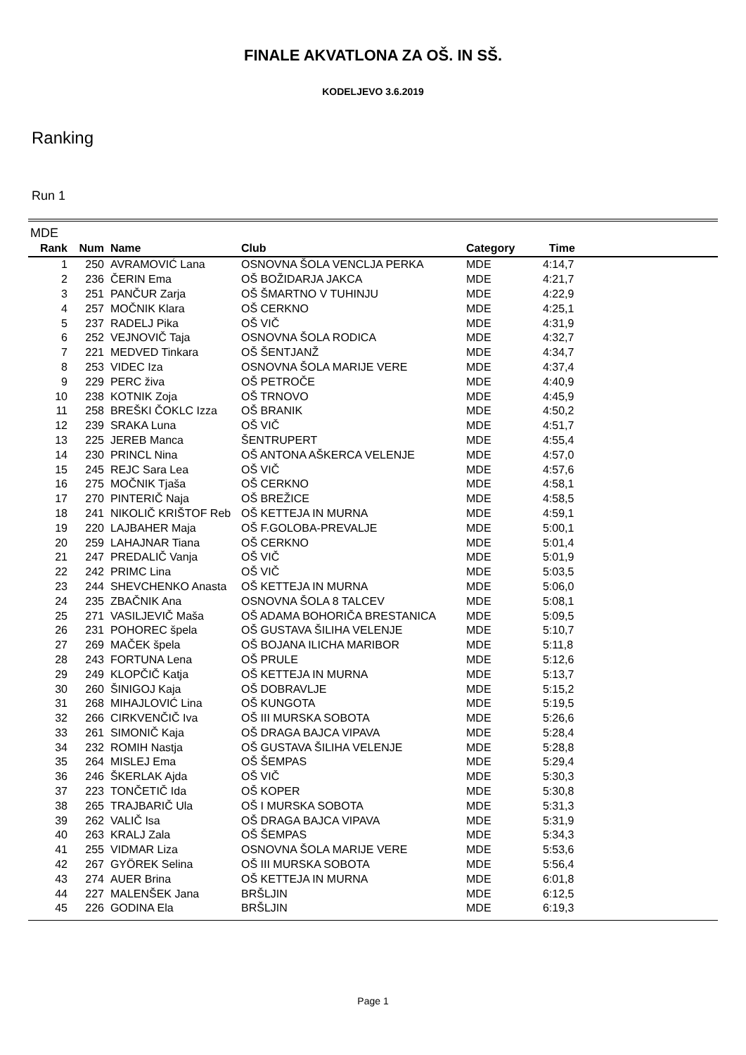FINALE AKVATLONA ZA OŠ. IN SŠ.
KODELJEVO 3.6.2019
Ranking
Run 1
MDE
| Rank | Num | Name | Club | Category | Time | |
| --- | --- | --- | --- | --- | --- | --- |
| 1 | 250 | AVRAMOVIĆ Lana | OSNOVNA ŠOLA VENCLJA PERKA | MDE | 4:14,7 | |
| 2 | 236 | ČERIN Ema | OŠ BOŽIDARJA JAKCA | MDE | 4:21,7 | |
| 3 | 251 | PANČUR Zarja | OŠ ŠMARTNO V TUHINJU | MDE | 4:22,9 | |
| 4 | 257 | MOČNIK Klara | OŠ CERKNO | MDE | 4:25,1 | |
| 5 | 237 | RADELJ Pika | OŠ VIČ | MDE | 4:31,9 | |
| 6 | 252 | VEJNOVIČ Taja | OSNOVNA ŠOLA RODICA | MDE | 4:32,7 | |
| 7 | 221 | MEDVED Tinkara | OŠ ŠENTJANŽ | MDE | 4:34,7 | |
| 8 | 253 | VIDEC Iza | OSNOVNA ŠOLA MARIJE VERE | MDE | 4:37,4 | |
| 9 | 229 | PERC živa | OŠ PETROČE | MDE | 4:40,9 | |
| 10 | 238 | KOTNIK Zoja | OŠ TRNOVO | MDE | 4:45,9 | |
| 11 | 258 | BREŠKI ČOKLC Izza | OŠ BRANIK | MDE | 4:50,2 | |
| 12 | 239 | SRAKA Luna | OŠ VIČ | MDE | 4:51,7 | |
| 13 | 225 | JEREB Manca | ŠENTRUPERT | MDE | 4:55,4 | |
| 14 | 230 | PRINCL Nina | OŠ ANTONA AŠKERCA VELENJE | MDE | 4:57,0 | |
| 15 | 245 | REJC Sara Lea | OŠ VIČ | MDE | 4:57,6 | |
| 16 | 275 | MOČNIK Tjaša | OŠ CERKNO | MDE | 4:58,1 | |
| 17 | 270 | PINTERIČ Naja | OŠ BREŽICE | MDE | 4:58,5 | |
| 18 | 241 | NIKOLIČ KRIŠTOF Reb | OŠ KETTEJA IN MURNA | MDE | 4:59,1 | |
| 19 | 220 | LAJBAHER Maja | OŠ F.GOLOBA-PREVALJE | MDE | 5:00,1 | |
| 20 | 259 | LAHAJNAR Tiana | OŠ CERKNO | MDE | 5:01,4 | |
| 21 | 247 | PREDALIČ Vanja | OŠ VIČ | MDE | 5:01,9 | |
| 22 | 242 | PRIMC Lina | OŠ VIČ | MDE | 5:03,5 | |
| 23 | 244 | SHEVCHENKO Anasta | OŠ KETTEJA IN MURNA | MDE | 5:06,0 | |
| 24 | 235 | ZBAČNIK Ana | OSNOVNA ŠOLA 8 TALCEV | MDE | 5:08,1 | |
| 25 | 271 | VASILJEVIČ Maša | OŠ ADAMA BOHORIČA BRESTANICA | MDE | 5:09,5 | |
| 26 | 231 | POHOREC špela | OŠ GUSTAVA ŠILIHA VELENJE | MDE | 5:10,7 | |
| 27 | 269 | MAČEK špela | OŠ BOJANA ILICHA MARIBOR | MDE | 5:11,8 | |
| 28 | 243 | FORTUNA Lena | OŠ PRULE | MDE | 5:12,6 | |
| 29 | 249 | KLOPČIČ Katja | OŠ KETTEJA IN MURNA | MDE | 5:13,7 | |
| 30 | 260 | ŠINIGOJ Kaja | OŠ DOBRAVLJE | MDE | 5:15,2 | |
| 31 | 268 | MIHAJLOVIĆ Lina | OŠ KUNGOTA | MDE | 5:19,5 | |
| 32 | 266 | CIRKVENČIČ Iva | OŠ III MURSKA SOBOTA | MDE | 5:26,6 | |
| 33 | 261 | SIMONIČ Kaja | OŠ DRAGA BAJCA VIPAVA | MDE | 5:28,4 | |
| 34 | 232 | ROMIH Nastja | OŠ GUSTAVA ŠILIHA VELENJE | MDE | 5:28,8 | |
| 35 | 264 | MISLEJ Ema | OŠ ŠEMPAS | MDE | 5:29,4 | |
| 36 | 246 | ŠKERLAK Ajda | OŠ VIČ | MDE | 5:30,3 | |
| 37 | 223 | TONČETIČ Ida | OŠ KOPER | MDE | 5:30,8 | |
| 38 | 265 | TRAJBARIČ Ula | OŠ I MURSKA SOBOTA | MDE | 5:31,3 | |
| 39 | 262 | VALIČ Isa | OŠ DRAGA BAJCA VIPAVA | MDE | 5:31,9 | |
| 40 | 263 | KRALJ Zala | OŠ ŠEMPAS | MDE | 5:34,3 | |
| 41 | 255 | VIDMAR Liza | OSNOVNA ŠOLA MARIJE VERE | MDE | 5:53,6 | |
| 42 | 267 | GYÖREK Selina | OŠ III MURSKA SOBOTA | MDE | 5:56,4 | |
| 43 | 274 | AUER Brina | OŠ KETTEJA IN MURNA | MDE | 6:01,8 | |
| 44 | 227 | MALENŠEK Jana | BRŠLJIN | MDE | 6:12,5 | |
| 45 | 226 | GODINA Ela | BRŠLJIN | MDE | 6:19,3 | |
Page 1